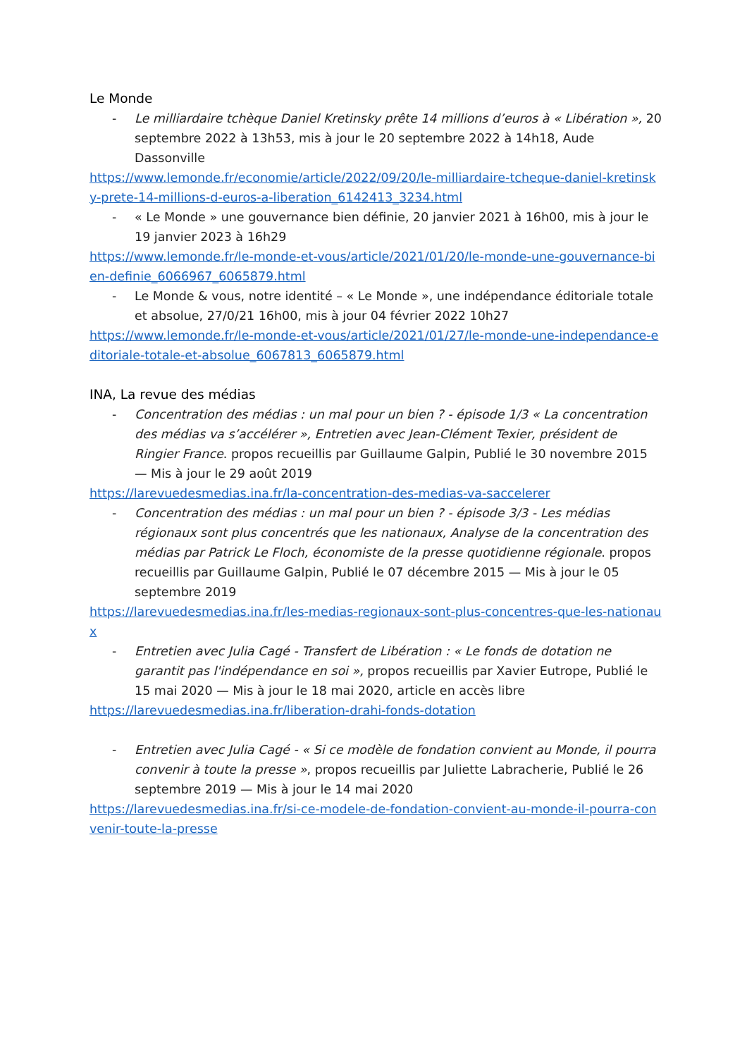Le Monde
- Le milliardaire tchèque Daniel Kretinsky prête 14 millions d’euros à « Libération », 20 septembre 2022 à 13h53, mis à jour le 20 septembre 2022 à 14h18, Aude Dassonville
https://www.lemonde.fr/economie/article/2022/09/20/le-milliardaire-tcheque-daniel-kretinsky-prete-14-millions-d-euros-a-liberation_6142413_3234.html
- « Le Monde » une gouvernance bien définie, 20 janvier 2021 à 16h00, mis à jour le 19 janvier 2023 à 16h29
https://www.lemonde.fr/le-monde-et-vous/article/2021/01/20/le-monde-une-gouvernance-bien-definie_6066967_6065879.html
- Le Monde & vous, notre identité – « Le Monde », une indépendance éditoriale totale et absolue, 27/0/21 16h00, mis à jour 04 février 2022 10h27
https://www.lemonde.fr/le-monde-et-vous/article/2021/01/27/le-monde-une-independance-editoriale-totale-et-absolue_6067813_6065879.html
INA, La revue des médias
- Concentration des médias : un mal pour un bien ? - épisode 1/3 « La concentration des médias va s’accélérer », Entretien avec Jean-Clément Texier, président de Ringier France. propos recueillis par Guillaume Galpin, Publié le 30 novembre 2015 — Mis à jour le 29 août 2019
https://larevuedesmedias.ina.fr/la-concentration-des-medias-va-saccelerer
- Concentration des médias : un mal pour un bien ? - épisode 3/3 - Les médias régionaux sont plus concentrés que les nationaux, Analyse de la concentration des médias par Patrick Le Floch, économiste de la presse quotidienne régionale. propos recueillis par Guillaume Galpin, Publié le 07 décembre 2015 — Mis à jour le 05 septembre 2019
https://larevuedesmedias.ina.fr/les-medias-regionaux-sont-plus-concentres-que-les-nationaux
- Entretien avec Julia Cagé - Transfert de Libération : « Le fonds de dotation ne garantit pas l'indépendance en soi », propos recueillis par Xavier Eutrope, Publié le 15 mai 2020 — Mis à jour le 18 mai 2020, article en accès libre
https://larevuedesmedias.ina.fr/liberation-drahi-fonds-dotation
- Entretien avec Julia Cagé - « Si ce modèle de fondation convient au Monde, il pourra convenir à toute la presse », propos recueillis par Juliette Labracherie, Publié le 26 septembre 2019 — Mis à jour le 14 mai 2020
https://larevuedesmedias.ina.fr/si-ce-modele-de-fondation-convient-au-monde-il-pourra-convenir-toute-la-presse